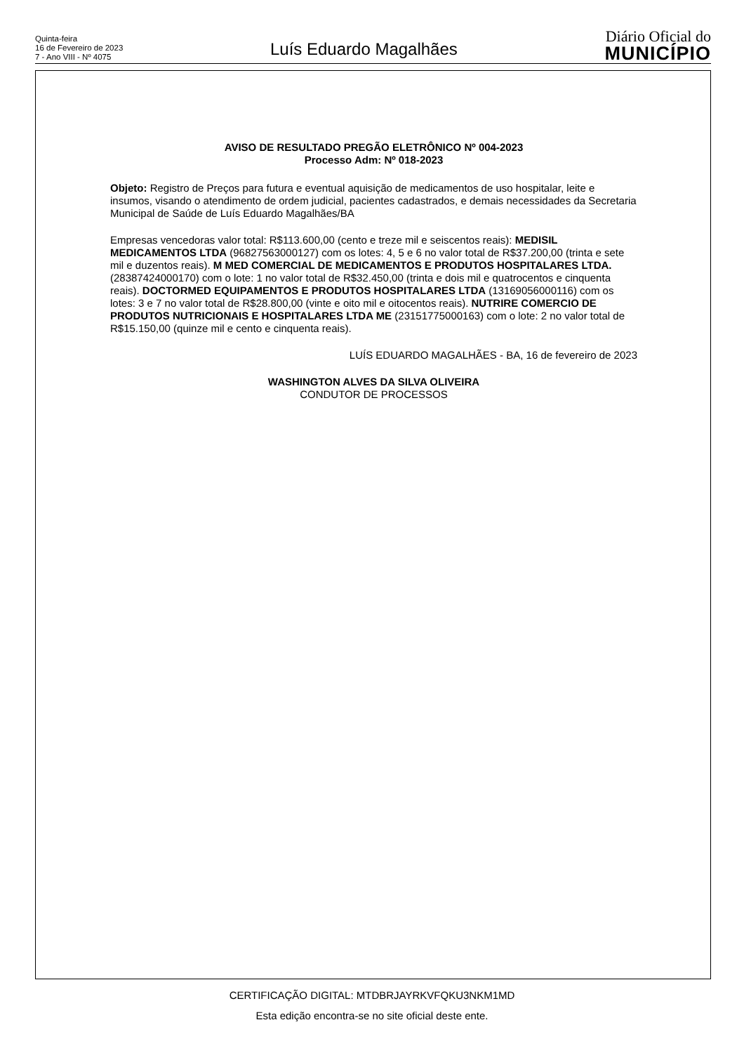Quinta-feira
16 de Fevereiro de 2023
7 - Ano VIII - Nº 4075
Luís Eduardo Magalhães
Diário Oficial do
MUNICÍPIO
AVISO DE RESULTADO PREGÃO ELETRÔNICO Nº 004-2023
Processo Adm: Nº 018-2023
Objeto: Registro de Preços para futura e eventual aquisição de medicamentos de uso hospitalar, leite e insumos, visando o atendimento de ordem judicial, pacientes cadastrados, e demais necessidades da Secretaria Municipal de Saúde de Luís Eduardo Magalhães/BA
Empresas vencedoras valor total: R$113.600,00 (cento e treze mil e seiscentos reais): MEDISIL MEDICAMENTOS LTDA (96827563000127) com os lotes: 4, 5 e 6 no valor total de R$37.200,00 (trinta e sete mil e duzentos reais). M MED COMERCIAL DE MEDICAMENTOS E PRODUTOS HOSPITALARES LTDA. (28387424000170) com o lote: 1 no valor total de R$32.450,00 (trinta e dois mil e quatrocentos e cinquenta reais). DOCTORMED EQUIPAMENTOS E PRODUTOS HOSPITALARES LTDA (13169056000116) com os lotes: 3 e 7 no valor total de R$28.800,00 (vinte e oito mil e oitocentos reais). NUTRIRE COMERCIO DE PRODUTOS NUTRICIONAIS E HOSPITALARES LTDA ME (23151775000163) com o lote: 2 no valor total de R$15.150,00 (quinze mil e cento e cinquenta reais).
LUÍS EDUARDO MAGALHÃES - BA, 16 de fevereiro de 2023
WASHINGTON ALVES DA SILVA OLIVEIRA
CONDUTOR DE PROCESSOS
CERTIFICAÇÃO DIGITAL: MTDBRJAYRKVFQKU3NKM1MD
Esta edição encontra-se no site oficial deste ente.